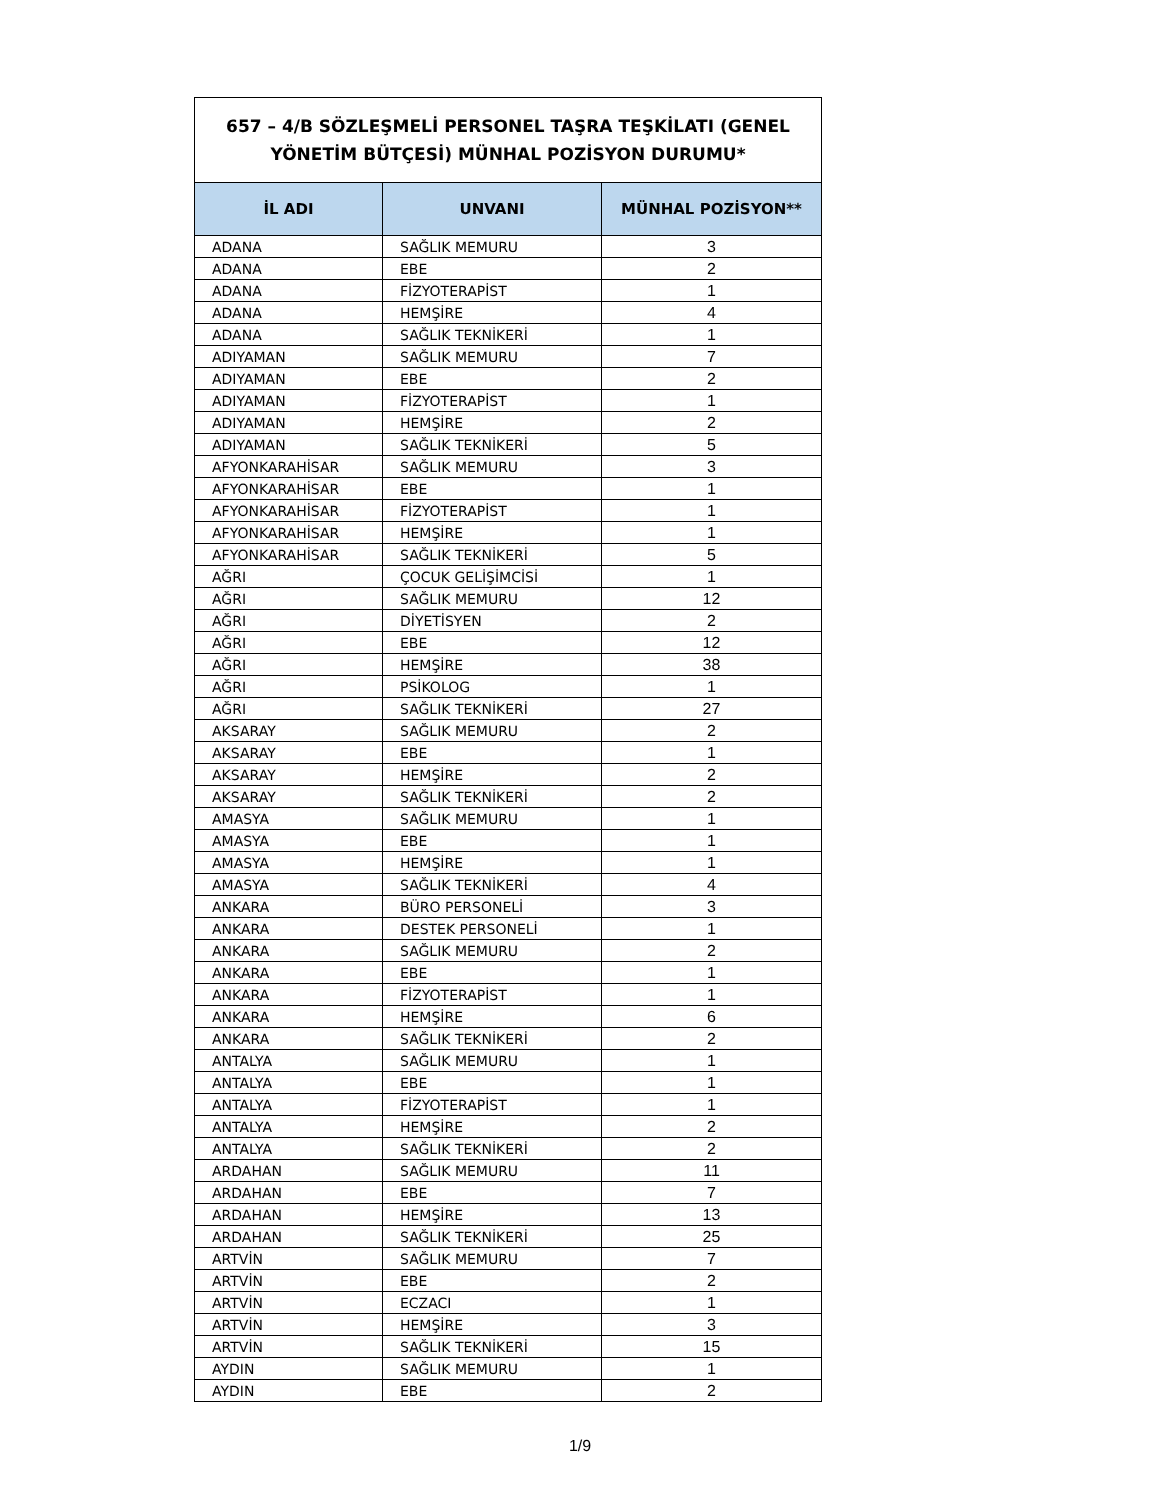| 657 – 4/B SÖZLEŞMELİ PERSONEL TAŞRA TEŞKİLATI (GENEL YÖNETİM BÜTÇESİ) MÜNHAL POZİSYON DURUMU* | | |
| İL ADI | UNVANI | MÜNHAL POZİSYON** |
| ADANA | SAĞLIK MEMURU | 3 |
| ADANA | EBE | 2 |
| ADANA | FİZYOTERAPİST | 1 |
| ADANA | HEMŞİRE | 4 |
| ADANA | SAĞLIK TEKNİKERİ | 1 |
| ADIYAMAN | SAĞLIK MEMURU | 7 |
| ADIYAMAN | EBE | 2 |
| ADIYAMAN | FİZYOTERAPİST | 1 |
| ADIYAMAN | HEMŞİRE | 2 |
| ADIYAMAN | SAĞLIK TEKNİKERİ | 5 |
| AFYONKARAHİSAR | SAĞLIK MEMURU | 3 |
| AFYONKARAHİSAR | EBE | 1 |
| AFYONKARAHİSAR | FİZYOTERAPİST | 1 |
| AFYONKARAHİSAR | HEMŞİRE | 1 |
| AFYONKARAHİSAR | SAĞLIK TEKNİKERİ | 5 |
| AĞRI | ÇOCUK GELİŞİMCİSİ | 1 |
| AĞRI | SAĞLIK MEMURU | 12 |
| AĞRI | DİYETİSYEN | 2 |
| AĞRI | EBE | 12 |
| AĞRI | HEMŞİRE | 38 |
| AĞRI | PSİKOLOG | 1 |
| AĞRI | SAĞLIK TEKNİKERİ | 27 |
| AKSARAY | SAĞLIK MEMURU | 2 |
| AKSARAY | EBE | 1 |
| AKSARAY | HEMŞİRE | 2 |
| AKSARAY | SAĞLIK TEKNİKERİ | 2 |
| AMASYA | SAĞLIK MEMURU | 1 |
| AMASYA | EBE | 1 |
| AMASYA | HEMŞİRE | 1 |
| AMASYA | SAĞLIK TEKNİKERİ | 4 |
| ANKARA | BÜRO PERSONELİ | 3 |
| ANKARA | DESTEK PERSONELİ | 1 |
| ANKARA | SAĞLIK MEMURU | 2 |
| ANKARA | EBE | 1 |
| ANKARA | FİZYOTERAPİST | 1 |
| ANKARA | HEMŞİRE | 6 |
| ANKARA | SAĞLIK TEKNİKERİ | 2 |
| ANTALYA | SAĞLIK MEMURU | 1 |
| ANTALYA | EBE | 1 |
| ANTALYA | FİZYOTERAPİST | 1 |
| ANTALYA | HEMŞİRE | 2 |
| ANTALYA | SAĞLIK TEKNİKERİ | 2 |
| ARDAHAN | SAĞLIK MEMURU | 11 |
| ARDAHAN | EBE | 7 |
| ARDAHAN | HEMŞİRE | 13 |
| ARDAHAN | SAĞLIK TEKNİKERİ | 25 |
| ARTVİN | SAĞLIK MEMURU | 7 |
| ARTVİN | EBE | 2 |
| ARTVİN | ECZACI | 1 |
| ARTVİN | HEMŞİRE | 3 |
| ARTVİN | SAĞLIK TEKNİKERİ | 15 |
| AYDIN | SAĞLIK MEMURU | 1 |
| AYDIN | EBE | 2 |
1/9